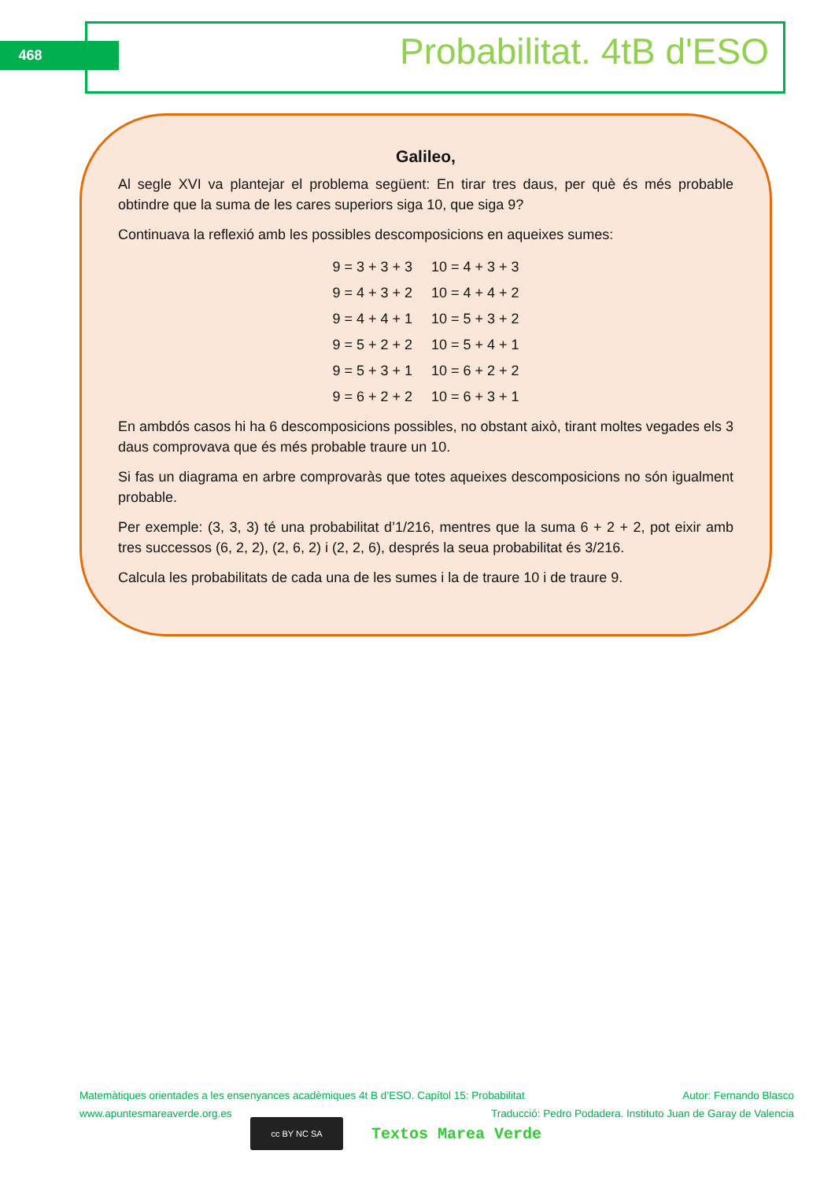468 Probabilitat. 4tB d'ESO
Galileo,
Al segle XVI va plantejar el problema següent: En tirar tres daus, per què és més probable obtindre que la suma de les cares superiors siga 10, que siga 9?
Continuava la reflexió amb les possibles descomposicions en aqueixes sumes:
| 9 = 3 + 3 + 3 | 10 = 4 + 3 + 3 |
| 9 = 4 + 3 + 2 | 10 = 4 + 4 + 2 |
| 9 = 4 + 4 + 1 | 10 = 5 + 3 + 2 |
| 9 = 5 + 2 + 2 | 10 = 5 + 4 + 1 |
| 9 = 5 + 3 + 1 | 10 = 6 + 2 + 2 |
| 9 = 6 + 2 + 2 | 10 = 6 + 3 + 1 |
En ambdós casos hi ha 6 descomposicions possibles, no obstant això, tirant moltes vegades els 3 daus comprovava que és més probable traure un 10.
Si fas un diagrama en arbre comprovaràs que totes aqueixes descomposicions no són igualment probable.
Per exemple: (3, 3, 3) té una probabilitat d’1/216, mentres que la suma 6 + 2 + 2, pot eixir amb tres successos (6, 2, 2), (2, 6, 2) i (2, 2, 6), després la seua probabilitat és 3/216.
Calcula les probabilitats de cada una de les sumes i la de traure 10 i de traure 9.
Matemàtiques orientades a les ensenyances acadèmiques 4t B d’ESO. Capítol 15: Probabilitat Autor: Fernando Blasco
www.apuntesmareaverde.org.es Traducció: Pedro Podadera. Instituto Juan de Garay de Valencia
cc BY NC SA
Textos Marea Verde